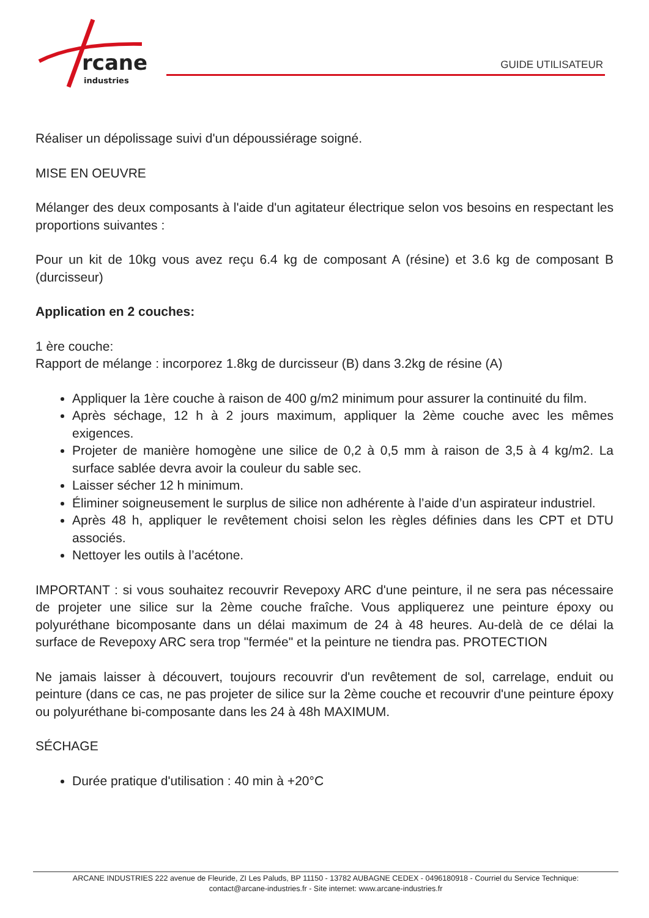rcane
industries
GUIDE UTILISATEUR
Réaliser un dépolissage suivi d'un dépoussiérage soigné.
MISE EN OEUVRE
Mélanger des deux composants à l'aide d'un agitateur électrique selon vos besoins en respectant les proportions suivantes :
Pour un kit de 10kg vous avez reçu 6.4 kg de composant A (résine) et 3.6 kg de composant B (durcisseur)
Application en 2 couches:
1 ère couche:
Rapport de mélange : incorporez 1.8kg de durcisseur (B) dans 3.2kg de résine (A)
Appliquer la 1ère couche à raison de 400 g/m2 minimum pour assurer la continuité du film.
Après séchage, 12 h à 2 jours maximum, appliquer la 2ème couche avec les mêmes exigences.
Projeter de manière homogène une silice de 0,2 à 0,5 mm à raison de 3,5 à 4 kg/m2. La surface sablée devra avoir la couleur du sable sec.
Laisser sécher 12 h minimum.
Éliminer soigneusement le surplus de silice non adhérente à l’aide d’un aspirateur industriel.
Après 48 h, appliquer le revêtement choisi selon les règles définies dans les CPT et DTU associés.
Nettoyer les outils à l’acétone.
IMPORTANT : si vous souhaitez recouvrir Revepoxy ARC d'une peinture, il ne sera pas nécessaire de projeter une silice sur la 2ème couche fraîche. Vous appliquerez une peinture époxy ou polyuréthane bicomposante dans un délai maximum de 24 à 48 heures. Au-delà de ce délai la surface de Revepoxy ARC sera trop "fermée" et la peinture ne tiendra pas. PROTECTION
Ne jamais laisser à découvert, toujours recouvrir d'un revêtement de sol, carrelage, enduit ou peinture (dans ce cas, ne pas projeter de silice sur la 2ème couche et recouvrir d'une peinture époxy ou polyuréthane bi-composante dans les 24 à 48h MAXIMUM.
SÉCHAGE
Durée pratique d'utilisation : 40 min à +20°C
ARCANE INDUSTRIES 222 avenue de Fleuride, ZI Les Paluds, BP 11150 - 13782 AUBAGNE CEDEX - 0496180918 - Courriel du Service Technique:
contact@arcane-industries.fr - Site internet: www.arcane-industries.fr